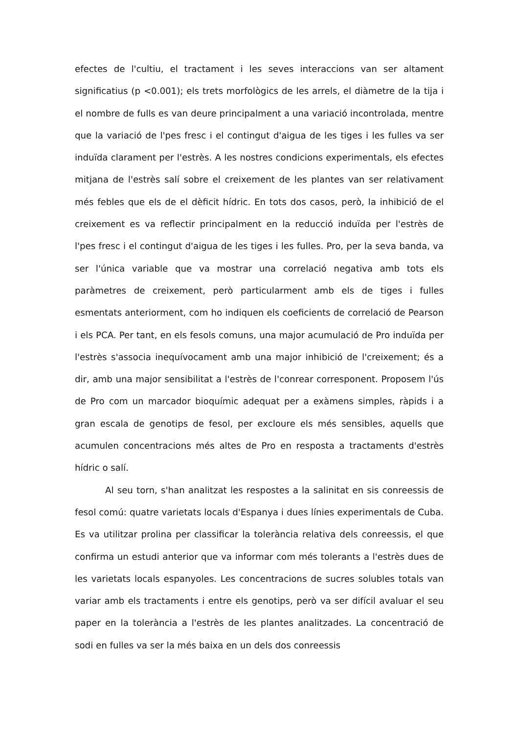efectes de l'cultiu, el tractament i les seves interaccions van ser altament significatius (p <0.001); els trets morfològics de les arrels, el diàmetre de la tija i el nombre de fulls es van deure principalment a una variació incontrolada, mentre que la variació de l'pes fresc i el contingut d'aigua de les tiges i les fulles va ser induïda clarament per l'estrès. A les nostres condicions experimentals, els efectes mitjana de l'estrès salí sobre el creixement de les plantes van ser relativament més febles que els de el dèficit hídric. En tots dos casos, però, la inhibició de el creixement es va reflectir principalment en la reducció induïda per l'estrès de l'pes fresc i el contingut d'aigua de les tiges i les fulles. Pro, per la seva banda, va ser l'única variable que va mostrar una correlació negativa amb tots els paràmetres de creixement, però particularment amb els de tiges i fulles esmentats anteriorment, com ho indiquen els coeficients de correlació de Pearson i els PCA. Per tant, en els fesols comuns, una major acumulació de Pro induïda per l'estrès s'associa inequívocament amb una major inhibició de l'creixement; és a dir, amb una major sensibilitat a l'estrès de l'conrear corresponent. Proposem l'ús de Pro com un marcador bioquímic adequat per a exàmens simples, ràpids i a gran escala de genotips de fesol, per excloure els més sensibles, aquells que acumulen concentracions més altes de Pro en resposta a tractaments d'estrès hídric o salí.
Al seu torn, s'han analitzat les respostes a la salinitat en sis conreessis de fesol comú: quatre varietats locals d'Espanya i dues línies experimentals de Cuba. Es va utilitzar prolina per classificar la tolerància relativa dels conreessis, el que confirma un estudi anterior que va informar com més tolerants a l'estrès dues de les varietats locals espanyoles. Les concentracions de sucres solubles totals van variar amb els tractaments i entre els genotips, però va ser difícil avaluar el seu paper en la tolerància a l'estrès de les plantes analitzades. La concentració de sodi en fulles va ser la més baixa en un dels dos conreessis